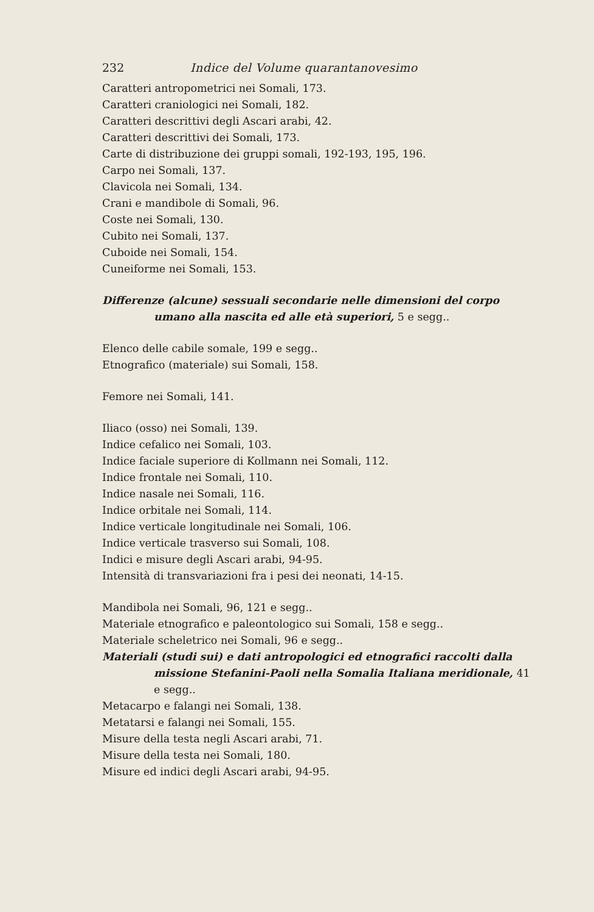232 Indice del Volume quarantanovesimo
Caratteri antropometrici nei Somali, 173.
Caratteri craniologici nei Somali, 182.
Caratteri descrittivi degli Ascari arabi, 42.
Caratteri descrittivi dei Somali, 173.
Carte di distribuzione dei gruppi somali, 192-193, 195, 196.
Carpo nei Somali, 137.
Clavicola nei Somali, 134.
Crani e mandibole di Somali, 96.
Coste nei Somali, 130.
Cubito nei Somali, 137.
Cuboide nei Somali, 154.
Cuneiforme nei Somali, 153.
Differenze (alcune) sessuali secondarie nelle dimensioni del corpo umano alla nascita ed alle età superiori, 5 e segg..
Elenco delle cabile somale, 199 e segg..
Etnografico (materiale) sui Somali, 158.
Femore nei Somali, 141.
Iliaco (osso) nei Somali, 139.
Indice cefalico nei Somali, 103.
Indice faciale superiore di Kollmann nei Somali, 112.
Indice frontale nei Somali, 110.
Indice nasale nei Somali, 116.
Indice orbitale nei Somali, 114.
Indice verticale longitudinale nei Somali, 106.
Indice verticale trasverso sui Somali, 108.
Indici e misure degli Ascari arabi, 94-95.
Intensità di transvariazioni fra i pesi dei neonati, 14-15.
Mandibola nei Somali, 96, 121 e segg..
Materiale etnografico e paleontologico sui Somali, 158 e segg..
Materiale scheletrico nei Somali, 96 e segg..
Materiali (studi sui) e dati antropologici ed etnografici raccolti dalla missione Stefanini-Paoli nella Somalia Italiana meridionale, 41 e segg..
Metacarpo e falangi nei Somali, 138.
Metatarsi e falangi nei Somali, 155.
Misure della testa negli Ascari arabi, 71.
Misure della testa nei Somali, 180.
Misure ed indici degli Ascari arabi, 94-95.